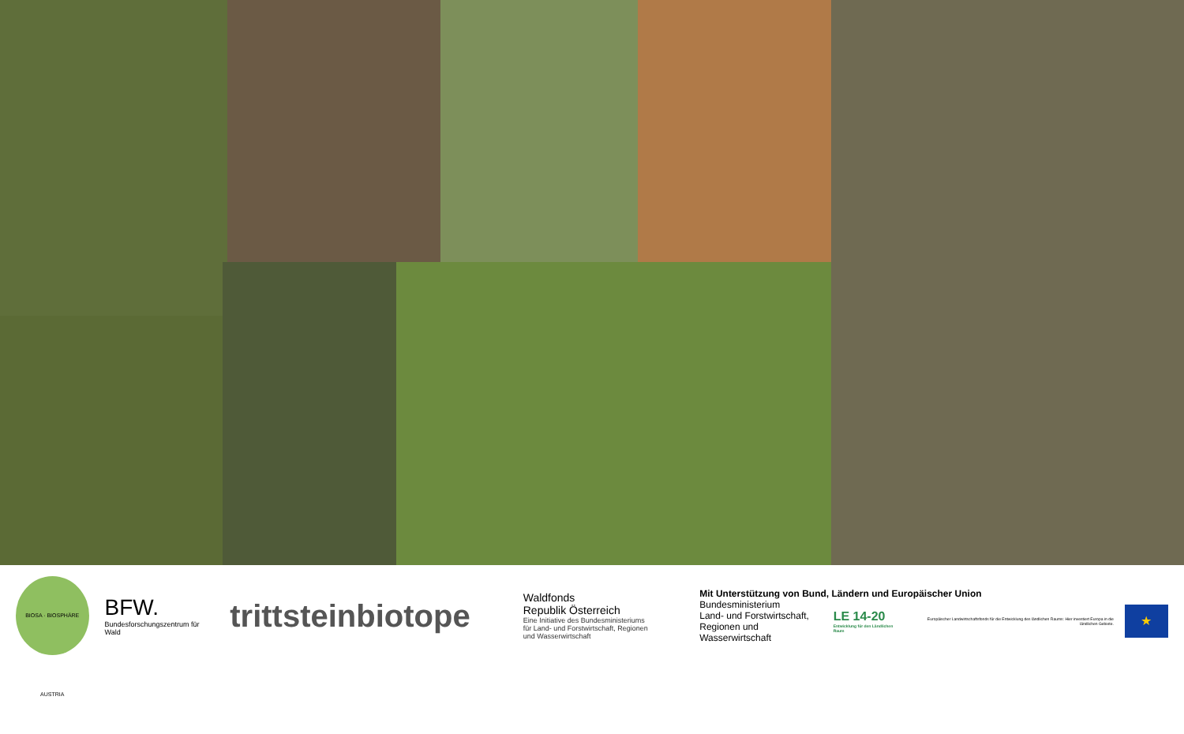BIOSA · BIOSPHÄRE AUSTRIA
BFW.
Bundesforschungszentrum für Wald
trittsteinbiotope
Waldfonds
Republik Österreich
Eine Initiative des Bundesministeriums
für Land- und Forstwirtschaft, Regionen
und Wasserwirtschaft
Mit Unterstützung von Bund, Ländern und Europäischer Union
Bundesministerium
Land- und Forstwirtschaft,
Regionen und Wasserwirtschaft
LE 14-20
Entwicklung für den Ländlichen Raum
Europäischer Landwirtschaftsfonds für die Entwicklung des ländlichen Raums: Hier investiert Europa in die ländlichen Gebiete.
★